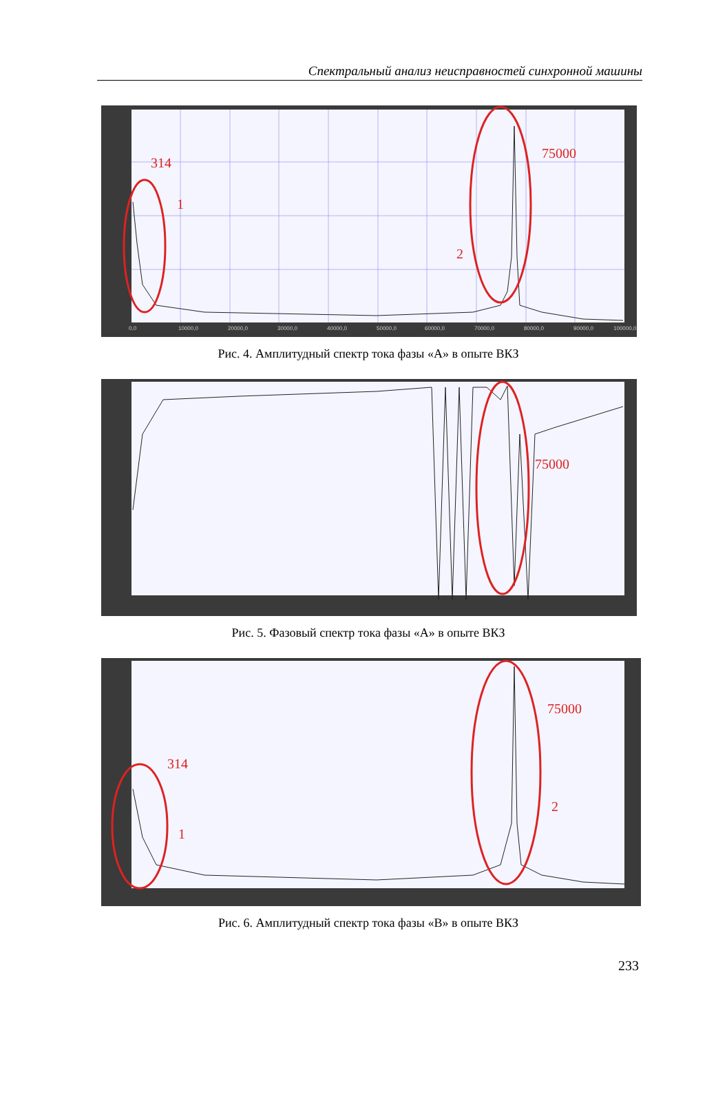Спектральный анализ неисправностей синхронной машины
314
1
75000
2
0,0
10000,0
20000,0
30000,0
40000,0
50000,0
60000,0
70000,0
80000,0
90000,0
100000,0
Рис. 4. Амплитудный спектр тока фазы «А» в опыте ВКЗ
75000
Рис. 5. Фазовый спектр тока фазы «А» в опыте ВКЗ
314
1
75000
2
Рис. 6. Амплитудный спектр тока фазы «В» в опыте ВКЗ
233